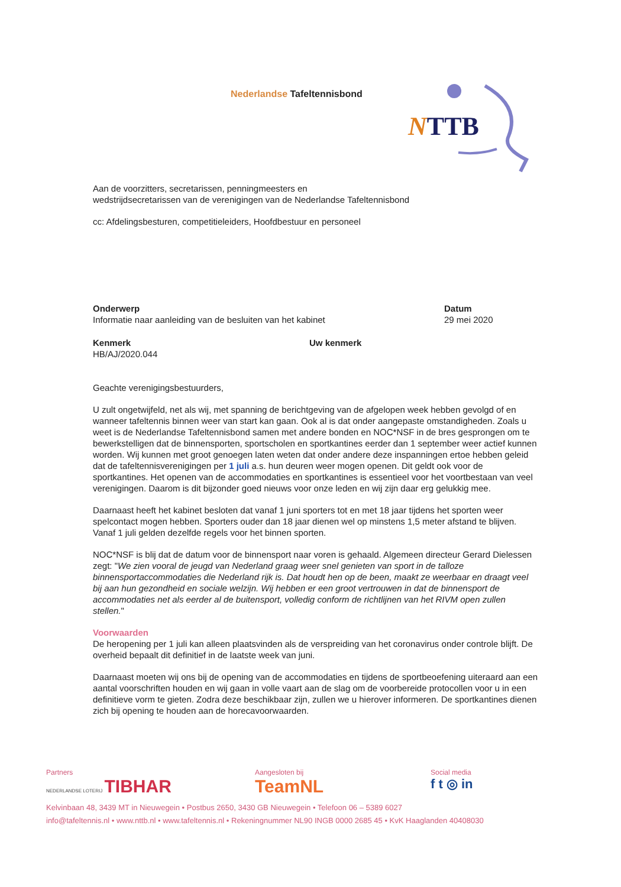Nederlandse Tafeltennisbond
NTTB
Aan de voorzitters, secretarissen, penningmeesters en
wedstrijdsecretarissen van de verenigingen van de Nederlandse Tafeltennisbond
cc: Afdelingsbesturen, competitieleiders, Hoofdbestuur en personeel
Onderwerp
Informatie naar aanleiding van de besluiten van het kabinet
Datum
29 mei 2020
Kenmerk
HB/AJ/2020.044
Uw kenmerk
Geachte verenigingsbestuurders,
U zult ongetwijfeld, net als wij, met spanning de berichtgeving van de afgelopen week hebben gevolgd of en wanneer tafeltennis binnen weer van start kan gaan. Ook al is dat onder aangepaste omstandigheden. Zoals u weet is de Nederlandse Tafeltennisbond samen met andere bonden en NOC*NSF in de bres gesprongen om te bewerkstelligen dat de binnensporten, sportscholen en sportkantines eerder dan 1 september weer actief kunnen worden. Wij kunnen met groot genoegen laten weten dat onder andere deze inspanningen ertoe hebben geleid dat de tafeltennisverenigingen per 1 juli a.s. hun deuren weer mogen openen. Dit geldt ook voor de sportkantines. Het openen van de accommodaties en sportkantines is essentieel voor het voortbestaan van veel verenigingen. Daarom is dit bijzonder goed nieuws voor onze leden en wij zijn daar erg gelukkig mee.
Daarnaast heeft het kabinet besloten dat vanaf 1 juni sporters tot en met 18 jaar tijdens het sporten weer spelcontact mogen hebben. Sporters ouder dan 18 jaar dienen wel op minstens 1,5 meter afstand te blijven. Vanaf 1 juli gelden dezelfde regels voor het binnen sporten.
NOC*NSF is blij dat de datum voor de binnensport naar voren is gehaald. Algemeen directeur Gerard Dielessen zegt: "We zien vooral de jeugd van Nederland graag weer snel genieten van sport in de talloze binnensportaccommodaties die Nederland rijk is. Dat houdt hen op de been, maakt ze weerbaar en draagt veel bij aan hun gezondheid en sociale welzijn. Wij hebben er een groot vertrouwen in dat de binnensport de accommodaties net als eerder al de buitensport, volledig conform de richtlijnen van het RIVM open zullen stellen."
Voorwaarden
De heropening per 1 juli kan alleen plaatsvinden als de verspreiding van het coronavirus onder controle blijft. De overheid bepaalt dit definitief in de laatste week van juni.
Daarnaast moeten wij ons bij de opening van de accommodaties en tijdens de sportbeoefening uiteraard aan een aantal voorschriften houden en wij gaan in volle vaart aan de slag om de voorbereide protocollen voor u in een definitieve vorm te gieten. Zodra deze beschikbaar zijn, zullen we u hierover informeren. De sportkantines dienen zich bij opening te houden aan de horecavoorwaarden.
Partners
NEDERLANDSE LOTERIJ TIBHAR
Aangesloten bij
TeamNL
Social media
f t ◎ in
Kelvinbaan 48, 3439 MT in Nieuwegein • Postbus 2650, 3430 GB Nieuwegein • Telefoon 06 – 5389 6027
info@tafeltennis.nl • www.nttb.nl • www.tafeltennis.nl • Rekeningnummer NL90 INGB 0000 2685 45 • KvK Haaglanden 40408030